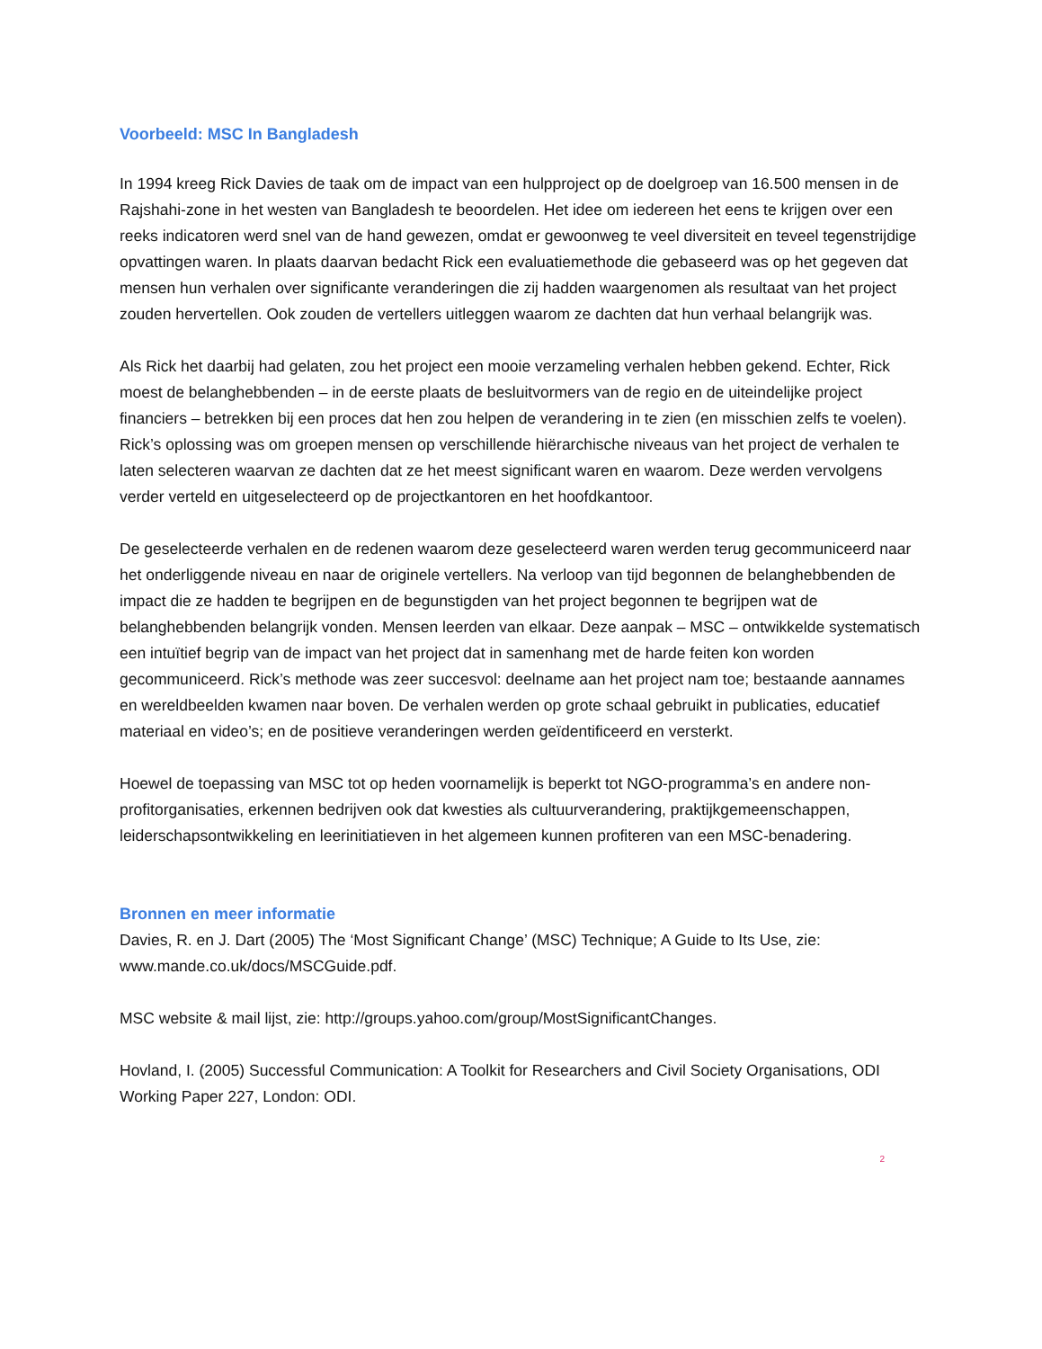Voorbeeld: MSC In Bangladesh
In 1994 kreeg Rick Davies de taak om de impact van een hulpproject op de doelgroep van 16.500 mensen in de Rajshahi-zone in het westen van Bangladesh te beoordelen. Het idee om iedereen het eens te krijgen over een reeks indicatoren werd snel van de hand gewezen, omdat er gewoonweg te veel diversiteit en teveel tegenstrijdige opvattingen waren. In plaats daarvan bedacht Rick een evaluatiemethode die gebaseerd was op het gegeven dat mensen hun verhalen over significante veranderingen die zij hadden waargenomen als resultaat van het project zouden hervertellen. Ook zouden de vertellers uitleggen waarom ze dachten dat hun verhaal belangrijk was.
Als Rick het daarbij had gelaten, zou het project een mooie verzameling verhalen hebben gekend. Echter, Rick moest de belanghebbenden – in de eerste plaats de besluitvormers van de regio en de uiteindelijke project financiers – betrekken bij een proces dat hen zou helpen de verandering in te zien (en misschien zelfs te voelen). Rick’s oplossing was om groepen mensen op verschillende hiërarchische niveaus van het project de verhalen te laten selecteren waarvan ze dachten dat ze het meest significant waren en waarom. Deze werden vervolgens verder verteld en uitgeselecteerd op de projectkantoren en het hoofdkantoor.
De geselecteerde verhalen en de redenen waarom deze geselecteerd waren werden terug gecommuniceerd naar het onderliggende niveau en naar de originele vertellers. Na verloop van tijd begonnen de belanghebbenden de impact die ze hadden te begrijpen en de begunstigden van het project begonnen te begrijpen wat de belanghebbenden belangrijk vonden. Mensen leerden van elkaar. Deze aanpak – MSC – ontwikkelde systematisch een intuïtief begrip van de impact van het project dat in samenhang met de harde feiten kon worden gecommuniceerd. Rick’s methode was zeer succesvol: deelname aan het project nam toe; bestaande aannames en wereldbeelden kwamen naar boven. De verhalen werden op grote schaal gebruikt in publicaties, educatief materiaal en video’s; en de positieve veranderingen werden geïdentificeerd en versterkt.
Hoewel de toepassing van MSC tot op heden voornamelijk is beperkt tot NGO-programma’s en andere non-profitorganisaties, erkennen bedrijven ook dat kwesties als cultuurverandering, praktijkgemeenschappen, leiderschapsontwikkeling en leerinitiatieven in het algemeen kunnen profiteren van een MSC-benadering.
Bronnen en meer informatie
Davies, R. en J. Dart (2005) The ‘Most Significant Change’ (MSC) Technique; A Guide to Its Use, zie: www.mande.co.uk/docs/MSCGuide.pdf.
MSC website & mail lijst, zie: http://groups.yahoo.com/group/MostSignificantChanges.
Hovland, I. (2005) Successful Communication: A Toolkit for Researchers and Civil Society Organisations, ODI Working Paper 227, London: ODI.
2